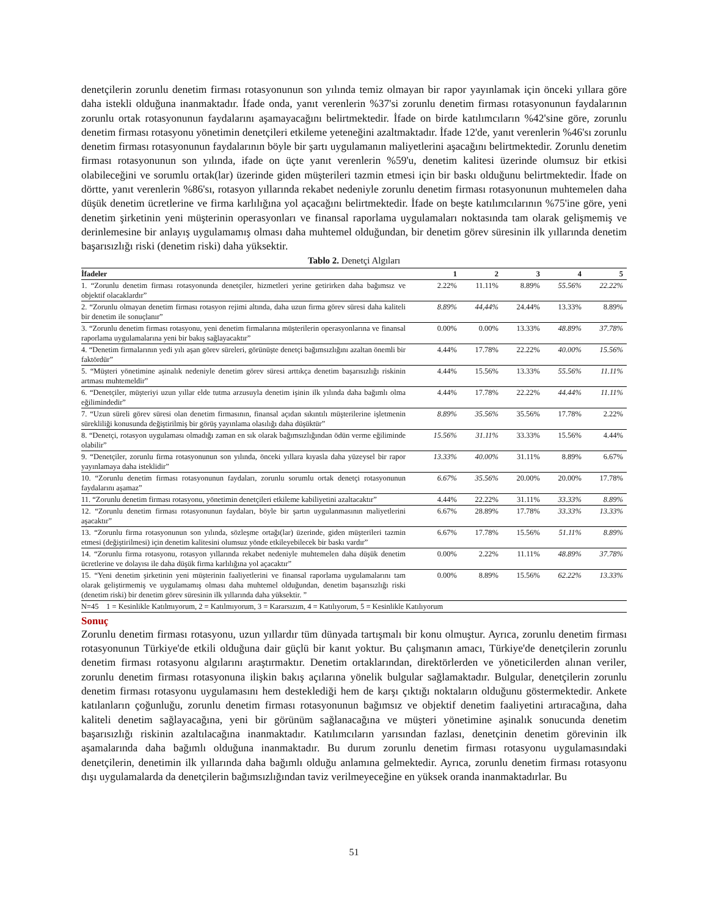denetçilerin zorunlu denetim firması rotasyonunun son yılında temiz olmayan bir rapor yayınlamak için önceki yıllara göre daha istekli olduğuna inanmaktadır. İfade onda, yanıt verenlerin %37'si zorunlu denetim firması rotasyonunun faydalarının zorunlu ortak rotasyonunun faydalarını aşamayacağını belirtmektedir. İfade on birde katılımcıların %42'sine göre, zorunlu denetim firması rotasyonu yönetimin denetçileri etkileme yeteneğini azaltmaktadır. İfade 12'de, yanıt verenlerin %46'sı zorunlu denetim firması rotasyonunun faydalarının böyle bir şartı uygulamanın maliyetlerini aşacağını belirtmektedir. Zorunlu denetim firması rotasyonunun son yılında, ifade on üçte yanıt verenlerin %59'u, denetim kalitesi üzerinde olumsuz bir etkisi olabileceğini ve sorumlu ortak(lar) üzerinde giden müşterileri tazmin etmesi için bir baskı olduğunu belirtmektedir. İfade on dörtte, yanıt verenlerin %86'sı, rotasyon yıllarında rekabet nedeniyle zorunlu denetim firması rotasyonunun muhtemelen daha düşük denetim ücretlerine ve firma karlılığına yol açacağını belirtmektedir. İfade on beşte katılımcılarının %75'ine göre, yeni denetim şirketinin yeni müşterinin operasyonları ve finansal raporlama uygulamaları noktasında tam olarak gelişmemiş ve derinlemesine bir anlayış uygulamamış olması daha muhtemel olduğundan, bir denetim görev süresinin ilk yıllarında denetim başarısızlığı riski (denetim riski) daha yüksektir.
Tablo 2. Denetçi Algıları
| İfadeler | 1 | 2 | 3 | 4 | 5 |
| --- | --- | --- | --- | --- | --- |
| 1. “Zorunlu denetim firması rotasyonunda denetçiler, hizmetleri yerine getirirken daha bağımsız ve objektif olacaklardır” | 2.22% | 11.11% | 8.89% | 55.56% | 22.22% |
| 2. “Zorunlu olmayan denetim firması rotasyon rejimi altında, daha uzun firma görev süresi daha kaliteli bir denetim ile sonuçlanır” | 8.89% | 44,44% | 24.44% | 13.33% | 8.89% |
| 3. “Zorunlu denetim firması rotasyonu, yeni denetim firmalarına müşterilerin operasyonlarına ve finansal raporlama uygulamalarına yeni bir bakış sağlayacaktır” | 0.00% | 0.00% | 13.33% | 48.89% | 37.78% |
| 4. “Denetim firmalarının yedi yılı aşan görev süreleri, görünüşte denetçi bağımsızlığını azaltan önemli bir faktördür” | 4.44% | 17.78% | 22.22% | 40.00% | 15.56% |
| 5. “Müşteri yönetimine aşinalık nedeniyle denetim görev süresi arttıkça denetim başarısızlığı riskinin artması muhtemeldir” | 4.44% | 15.56% | 13.33% | 55.56% | 11.11% |
| 6. “Denetçiler, müşteriyi uzun yıllar elde tutma arzusuyla denetim işinin ilk yılında daha bağımlı olma eğilimindedir” | 4.44% | 17.78% | 22.22% | 44.44% | 11.11% |
| 7. “Uzun süreli görev süresi olan denetim firmasının, finansal açıdan sıkıntılı müşterilerine işletmenin sürekliliği konusunda değiştirilmiş bir görüş yayınlama olasılığı daha düşüktür” | 8.89% | 35.56% | 35.56% | 17.78% | 2.22% |
| 8. “Denetçi, rotasyon uygulaması olmadığı zaman en sık olarak bağımsızlığından ödün verme eğiliminde olabilir” | 15.56% | 31.11% | 33.33% | 15.56% | 4.44% |
| 9. “Denetçiler, zorunlu firma rotasyonunun son yılında, önceki yıllara kıyasla daha yüzeysel bir rapor yayınlamaya daha isteklidir” | 13.33% | 40.00% | 31.11% | 8.89% | 6.67% |
| 10. “Zorunlu denetim firması rotasyonunun faydaları, zorunlu sorumlu ortak denetçi rotasyonunun faydalarını aşamaz” | 6.67% | 35.56% | 20.00% | 20.00% | 17.78% |
| 11. “Zorunlu denetim firması rotasyonu, yönetimin denetçileri etkileme kabiliyetini azaltacaktır” | 4.44% | 22.22% | 31.11% | 33.33% | 8.89% |
| 12. “Zorunlu denetim firması rotasyonunun faydaları, böyle bir şartın uygulanmasının maliyetlerini aşacaktır” | 6.67% | 28.89% | 17.78% | 33.33% | 13.33% |
| 13. “Zorunlu firma rotasyonunun son yılında, sözleşme ortağı(lar) üzerinde, giden müşterileri tazmin etmesi (değiştirilmesi) için denetim kalitesini olumsuz yönde etkileyebilecek bir baskı vardır” | 6.67% | 17.78% | 15.56% | 51.11% | 8.89% |
| 14. “Zorunlu firma rotasyonu, rotasyon yıllarında rekabet nedeniyle muhtemelen daha düşük denetim ücretlerine ve dolayısı ile daha düşük firma karlılığına yol açacaktır” | 0.00% | 2.22% | 11.11% | 48.89% | 37.78% |
| 15. “Yeni denetim şirketinin yeni müşterinin faaliyetlerini ve finansal raporlama uygulamalarını tam olarak geliştirmemiş ve uygulamamış olması daha muhtemel olduğundan, denetim başarısızlığı riski (denetim riski) bir denetim görev süresinin ilk yıllarında daha yüksektir. ” | 0.00% | 8.89% | 15.56% | 62.22% | 13.33% |
| N=45 1 = Kesinlikle Katılmıyorum, 2 = Katılmıyorum, 3 = Kararsızım, 4 = Katılıyorum, 5 = Kesinlikle Katılıyorum | | | | | |
Sonuç
Zorunlu denetim firması rotasyonu, uzun yıllardır tüm dünyada tartışmalı bir konu olmuştur. Ayrıca, zorunlu denetim firması rotasyonunun Türkiye'de etkili olduğuna dair güçlü bir kanıt yoktur. Bu çalışmanın amacı, Türkiye'de denetçilerin zorunlu denetim firması rotasyonu algılarını araştırmaktır. Denetim ortaklarından, direktörlerden ve yöneticilerden alınan veriler, zorunlu denetim firması rotasyonuna ilişkin bakış açılarına yönelik bulgular sağlamaktadır. Bulgular, denetçilerin zorunlu denetim firması rotasyonu uygulamasını hem desteklediği hem de karşı çıktığı noktaların olduğunu göstermektedir. Ankete katılanların çoğunluğu, zorunlu denetim firması rotasyonunun bağımsız ve objektif denetim faaliyetini artıracağına, daha kaliteli denetim sağlayacağına, yeni bir görünüm sağlanacağına ve müşteri yönetimine aşinalık sonucunda denetim başarısızlığı riskinin azaltılacağına inanmaktadır. Katılımcıların yarısından fazlası, denetçinin denetim görevinin ilk aşamalarında daha bağımlı olduğuna inanmaktadır. Bu durum zorunlu denetim firması rotasyonu uygulamasındaki denetçilerin, denetimin ilk yıllarında daha bağımlı olduğu anlamına gelmektedir. Ayrıca, zorunlu denetim firması rotasyonu dışı uygulamalarda da denetçilerin bağımsızlığından taviz verilmeyeceğine en yüksek oranda inanmaktadırlar. Bu
51